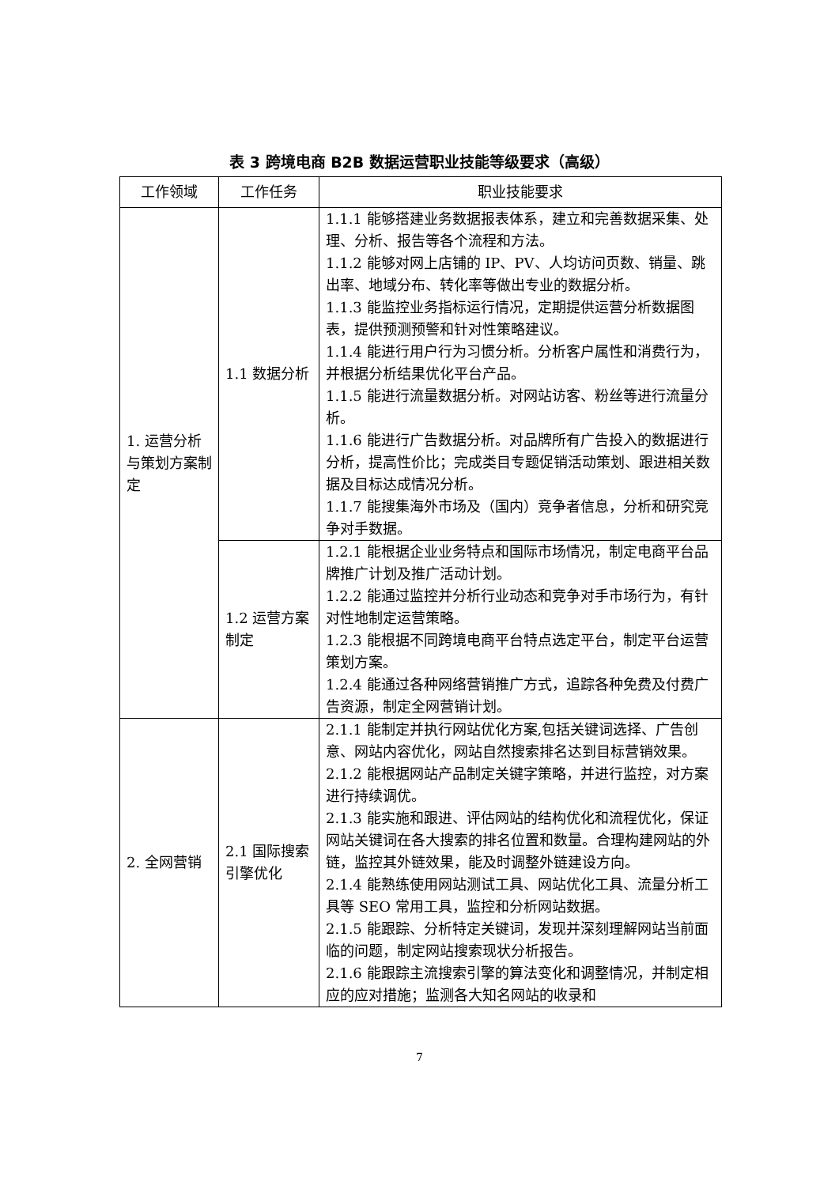表 3 跨境电商 B2B 数据运营职业技能等级要求（高级）
| 工作领域 | 工作任务 | 职业技能要求 |
| --- | --- | --- |
| 1. 运营分析与策划方案制定 | 1.1 数据分析 | 1.1.1 能够搭建业务数据报表体系，建立和完善数据采集、处理、分析、报告等各个流程和方法。 1.1.2 能够对网上店铺的 IP、PV、人均访问页数、销量、跳出率、地域分布、转化率等做出专业的数据分析。 1.1.3 能监控业务指标运行情况，定期提供运营分析数据图表，提供预测预警和针对性策略建议。 1.1.4 能进行用户行为习惯分析。分析客户属性和消费行为，并根据分析结果优化平台产品。 1.1.5 能进行流量数据分析。对网站访客、粉丝等进行流量分析。 1.1.6 能进行广告数据分析。对品牌所有广告投入的数据进行分析，提高性价比；完成类目专题促销活动策划、跟进相关数据及目标达成情况分析。 1.1.7 能搜集海外市场及（国内）竞争者信息，分析和研究竞争对手数据。 |
| | 1.2 运营方案制定 | 1.2.1 能根据企业业务特点和国际市场情况，制定电商平台品牌推广计划及推广活动计划。 1.2.2 能通过监控并分析行业动态和竞争对手市场行为，有针对性地制定运营策略。 1.2.3 能根据不同跨境电商平台特点选定平台，制定平台运营策划方案。 1.2.4 能通过各种网络营销推广方式，追踪各种免费及付费广告资源，制定全网营销计划。 |
| 2. 全网营销 | 2.1 国际搜索引擎优化 | 2.1.1 能制定并执行网站优化方案,包括关键词选择、广告创意、网站内容优化，网站自然搜索排名达到目标营销效果。 2.1.2 能根据网站产品制定关键字策略，并进行监控，对方案进行持续调优。 2.1.3 能实施和跟进、评估网站的结构优化和流程优化，保证网站关键词在各大搜索的排名位置和数量。合理构建网站的外链，监控其外链效果，能及时调整外链建设方向。 2.1.4 能熟练使用网站测试工具、网站优化工具、流量分析工具等 SEO 常用工具，监控和分析网站数据。 2.1.5 能跟踪、分析特定关键词，发现并深刻理解网站当前面临的问题，制定网站搜索现状分析报告。 2.1.6 能跟踪主流搜索引擎的算法变化和调整情况，并制定相应的应对措施；监测各大知名网站的收录和 |
7